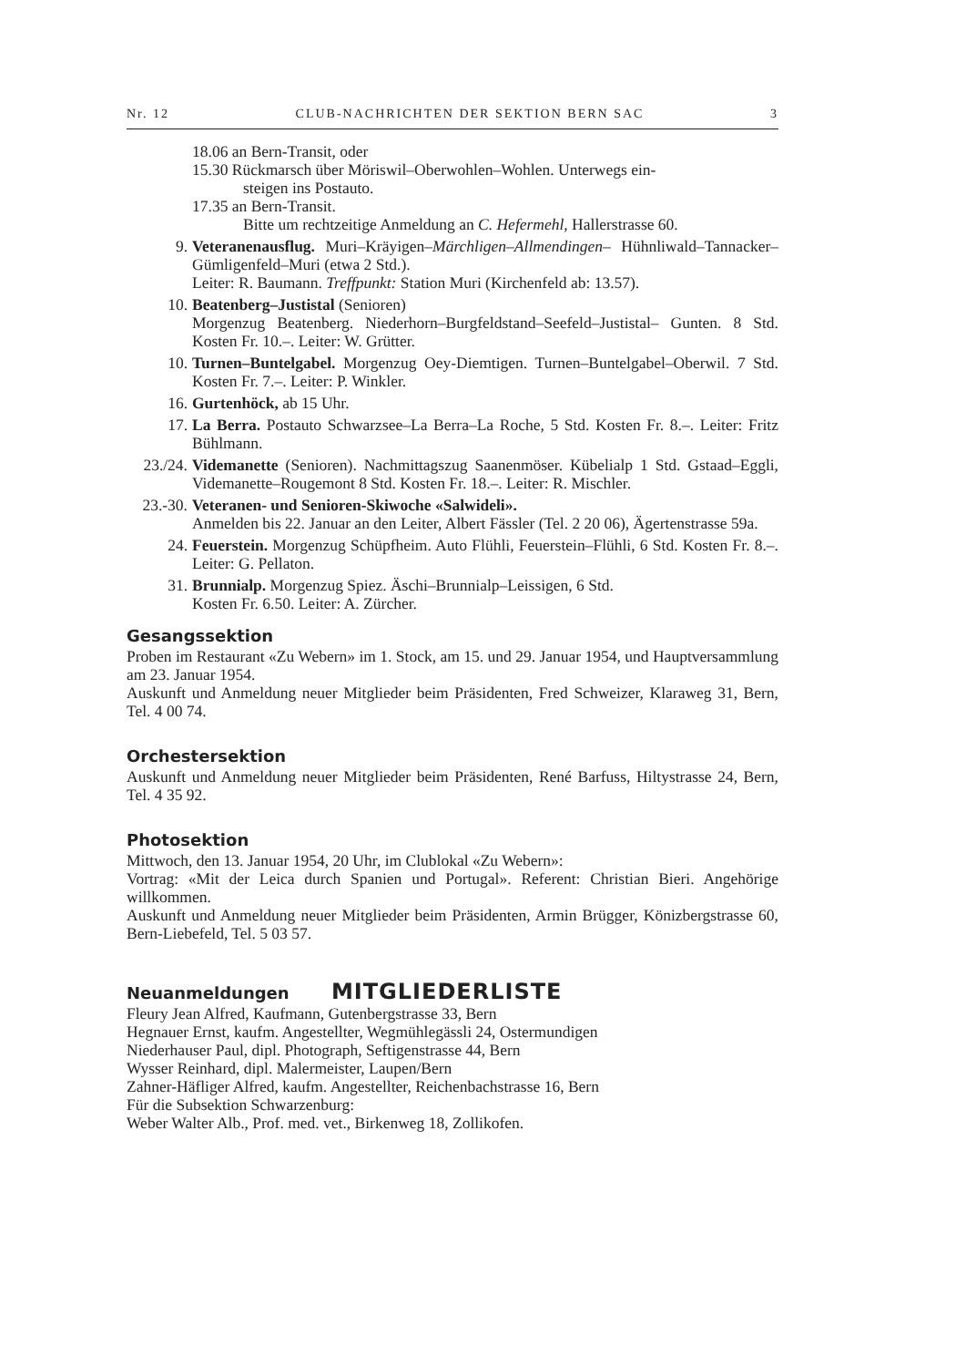Nr. 12 CLUB-NACHRICHTEN DER SEKTION BERN SAC 3
18.06 an Bern-Transit, oder
15.30 Rückmarsch über Möriswil–Oberwohlen–Wohlen. Unterwegs ein-
steigen ins Postauto.
17.35 an Bern-Transit.
Bitte um rechtzeitige Anmeldung an C. Hefermehl, Hallerstrasse 60.
9. Veteranenausflug. Muri–Kräyigen–Märchligen–Allmendingen– Hühnliwald–Tannacker–Gümligenfeld–Muri (etwa 2 Std.).
Leiter: R. Baumann. Treffpunkt: Station Muri (Kirchenfeld ab: 13.57).
10. Beatenberg–Justistal (Senioren)
Morgenzug Beatenberg. Niederhorn–Burgfeldstand–Seefeld–Justistal– Gunten. 8 Std. Kosten Fr. 10.–. Leiter: W. Grütter.
10. Turnen–Buntelgabel. Morgenzug Oey-Diemtigen. Turnen–Buntelgabel–Oberwil. 7 Std. Kosten Fr. 7.–. Leiter: P. Winkler.
16. Gurtenhöck, ab 15 Uhr.
17. La Berra. Postauto Schwarzsee–La Berra–La Roche, 5 Std. Kosten Fr. 8.–. Leiter: Fritz Bühlmann.
23./24. Videmanette (Senioren). Nachmittagszug Saanenmöser. Kübelialp 1 Std. Gstaad–Eggli, Videmanette–Rougemont 8 Std. Kosten Fr. 18.–. Leiter: R. Mischler.
23.-30. Veteranen- und Senioren-Skiwoche «Salwideli».
Anmelden bis 22. Januar an den Leiter, Albert Fässler (Tel. 2 20 06), Ägertenstrasse 59a.
24. Feuerstein. Morgenzug Schüpfheim. Auto Flühli, Feuerstein–Flühli, 6 Std. Kosten Fr. 8.–. Leiter: G. Pellaton.
31. Brunnialp. Morgenzug Spiez. Äschi–Brunnialp–Leissigen, 6 Std.
Kosten Fr. 6.50. Leiter: A. Zürcher.
Gesangssektion
Proben im Restaurant «Zu Webern» im 1. Stock, am 15. und 29. Januar 1954, und Hauptversammlung am 23. Januar 1954.
Auskunft und Anmeldung neuer Mitglieder beim Präsidenten, Fred Schweizer, Klaraweg 31, Bern, Tel. 4 00 74.
Orchestersektion
Auskunft und Anmeldung neuer Mitglieder beim Präsidenten, René Barfuss, Hiltystrasse 24, Bern, Tel. 4 35 92.
Photosektion
Mittwoch, den 13. Januar 1954, 20 Uhr, im Clublokal «Zu Webern»:
Vortrag: «Mit der Leica durch Spanien und Portugal». Referent: Christian Bieri. Angehörige willkommen.
Auskunft und Anmeldung neuer Mitglieder beim Präsidenten, Armin Brügger, Könizbergstrasse 60, Bern-Liebefeld, Tel. 5 03 57.
Neuanmeldungen MITGLIEDERLISTE
Fleury Jean Alfred, Kaufmann, Gutenbergstrasse 33, Bern
Hegnauer Ernst, kaufm. Angestellter, Wegmühlegässli 24, Ostermundigen
Niederhauser Paul, dipl. Photograph, Seftigenstrasse 44, Bern
Wysser Reinhard, dipl. Malermeister, Laupen/Bern
Zahner-Häfliger Alfred, kaufm. Angestellter, Reichenbachstrasse 16, Bern
Für die Subsektion Schwarzenburg:
Weber Walter Alb., Prof. med. vet., Birkenweg 18, Zollikofen.